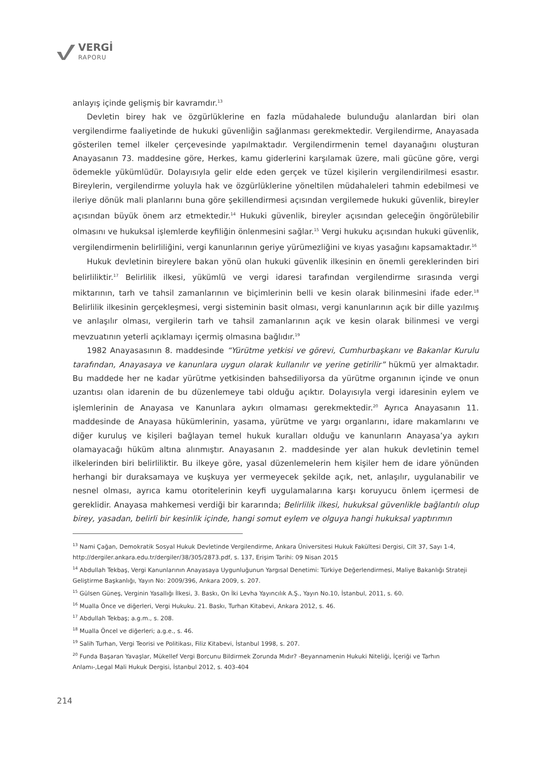VERGİ
RAPORU
anlayış içinde gelişmiş bir kavramdır.<sup>13</sup>
Devletin birey hak ve özgürlüklerine en fazla müdahalede bulunduğu alanlardan biri olan vergilendirme faaliyetinde de hukuki güvenliğin sağlanması gerekmektedir. Vergilendirme, Anayasada gösterilen temel ilkeler çerçevesinde yapılmaktadır. Vergilendirmenin temel dayanağını oluşturan Anayasanın 73. maddesine göre, Herkes, kamu giderlerini karşılamak üzere, mali gücüne göre, vergi ödemekle yükümlüdür. Dolayısıyla gelir elde eden gerçek ve tüzel kişilerin vergilendirilmesi esastır. Bireylerin, vergilendirme yoluyla hak ve özgürlüklerine yöneltilen müdahaleleri tahmin edebilmesi ve ileriye dönük mali planlarını buna göre şekillendirmesi açısından vergilemede hukuki güvenlik, bireyler açısından büyük önem arz etmektedir.<sup>14</sup> Hukuki güvenlik, bireyler açısından geleceğin öngörülebilir olmasını ve hukuksal işlemlerde keyfiliğin önlenmesini sağlar.<sup>15</sup> Vergi hukuku açısından hukuki güvenlik, vergilendirmenin belirliliğini, vergi kanunlarının geriye yürümezliğini ve kıyas yasağını kapsamaktadır.<sup>16</sup>
Hukuk devletinin bireylere bakan yönü olan hukuki güvenlik ilkesinin en önemli gereklerinden biri belirliliktir.<sup>17</sup> Belirlilik ilkesi, yükümlü ve vergi idaresi tarafından vergilendirme sırasında vergi miktarının, tarh ve tahsil zamanlarının ve biçimlerinin belli ve kesin olarak bilinmesini ifade eder.<sup>18</sup> Belirlilik ilkesinin gerçekleşmesi, vergi sisteminin basit olması, vergi kanunlarının açık bir dille yazılmış ve anlaşılır olması, vergilerin tarh ve tahsil zamanlarının açık ve kesin olarak bilinmesi ve vergi mevzuatının yeterli açıklamayı içermiş olmasına bağlıdır.<sup>19</sup>
1982 Anayasasının 8. maddesinde “Yürütme yetkisi ve görevi, Cumhurbaşkanı ve Bakanlar Kurulu tarafından, Anayasaya ve kanunlara uygun olarak kullanılır ve yerine getirilir” hükmü yer almaktadır. Bu maddede her ne kadar yürütme yetkisinden bahsediliyorsa da yürütme organının içinde ve onun uzantısı olan idarenin de bu düzenlemeye tabi olduğu açıktır. Dolayısıyla vergi idaresinin eylem ve işlemlerinin de Anayasa ve Kanunlara aykırı olmaması gerekmektedir.<sup>20</sup> Ayrıca Anayasanın 11. maddesinde de Anayasa hükümlerinin, yasama, yürütme ve yargı organlarını, idare makamlarını ve diğer kuruluş ve kişileri bağlayan temel hukuk kuralları olduğu ve kanunların Anayasa’ya aykırı olamayacağı hüküm altına alınmıştır. Anayasanın 2. maddesinde yer alan hukuk devletinin temel ilkelerinden biri belirliliktir. Bu ilkeye göre, yasal düzenlemelerin hem kişiler hem de idare yönünden herhangi bir duraksamaya ve kuşkuya yer vermeyecek şekilde açık, net, anlaşılır, uygulanabilir ve nesnel olması, ayrıca kamu otoritelerinin keyfi uygulamalarına karşı koruyucu önlem içermesi de gereklidir. Anayasa mahkemesi verdiği bir kararında; Belirlilik ilkesi, hukuksal güvenlikle bağlantılı olup birey, yasadan, belirli bir kesinlik içinde, hangi somut eylem ve olguya hangi hukuksal yaptırımın
<sup>13</sup> Nami Çağan, Demokratik Sosyal Hukuk Devletinde Vergilendirme, Ankara Üniversitesi Hukuk Fakültesi Dergisi, Cilt 37, Sayı 1-4, http://dergiler.ankara.edu.tr/dergiler/38/305/2873.pdf, s. 137, Erişim Tarihi: 09 Nisan 2015
<sup>14</sup> Abdullah Tekbaş, Vergi Kanunlarının Anayasaya Uygunluğunun Yargısal Denetimi: Türkiye Değerlendirmesi, Maliye Bakanlığı Strateji Geliştirme Başkanlığı, Yayın No: 2009/396, Ankara 2009, s. 207.
<sup>15</sup> Gülsen Güneş, Verginin Yasallığı İlkesi, 3. Baskı, On İki Levha Yayıncılık A.Ş., Yayın No.10, İstanbul, 2011, s. 60.
<sup>16</sup> Mualla Önce ve diğerleri, Vergi Hukuku. 21. Baskı, Turhan Kitabevi, Ankara 2012, s. 46.
<sup>17</sup> Abdullah Tekbaş; a.g.m., s. 208.
<sup>18</sup> Mualla Öncel ve diğerleri; a.g.e., s. 46.
<sup>19</sup> Salih Turhan, Vergi Teorisi ve Politikası, Filiz Kitabevi, İstanbul 1998, s. 207.
<sup>20</sup> Funda Başaran Yavaşlar, Mükellef Vergi Borcunu Bildirmek Zorunda Mıdır? -Beyannamenin Hukuki Niteliği, İçeriği ve Tarhın Anlamı-,Legal Mali Hukuk Dergisi, İstanbul 2012, s. 403-404
214